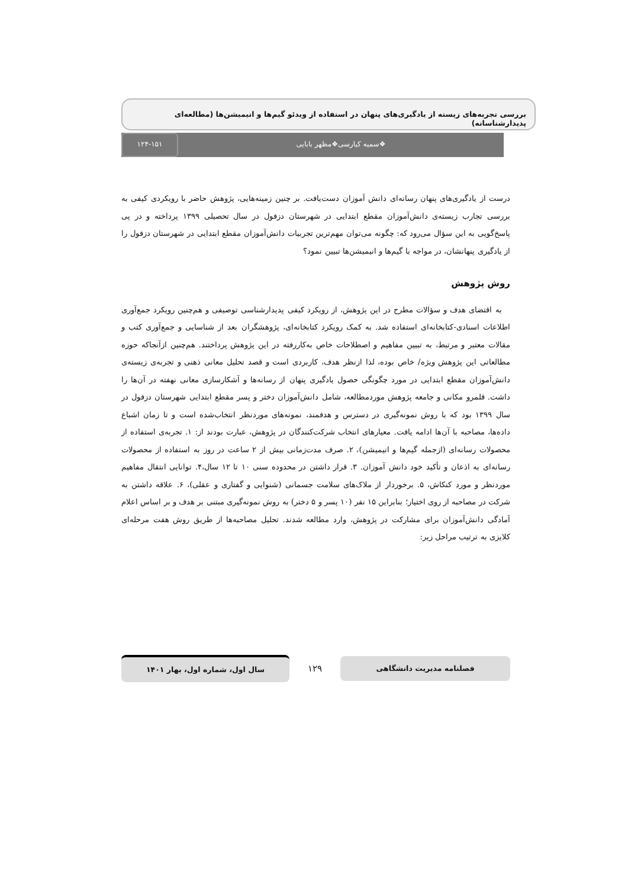بررسی تجربه‌های زیسته از یادگیری‌های پنهان در استفاده از ویدئو گیم‌ها و انیمیشن‌ها (مطالعه‌ای پدیدارشناسانه)
❖سمیه کیارسی❖مظهر بابایی ۱۲۴-۱۵۱
درست از یادگیری‌های پنهان رسانه‌ای دانش آموزان دست‌یافت. بر چنین زمینه‌هایی، پژوهش حاضر با رویکردی کیفی به بررسی تجارب زیسته‌ی دانش‌آموزان مقطع ابتدایی در شهرستان دزفول در سال تحصیلی ۱۳۹۹ پرداخته و در پی پاسخ‌گویی به این سؤال می‌رود که: چگونه می‌توان مهم‌ترین تجربیات دانش‌آموزان مقطع ابتدایی در شهرستان دزفول را از یادگیری پنهانشان، در مواجه با گیم‌ها و انیمیشن‌ها تبیین نمود؟
روش پژوهش
به اقتضای هدف و سؤالات مطرح در این پژوهش، از رویکرد کیفی پدیدارشناسی توصیفی و هم‌چنین رویکرد جمع‌آوری اطلاعات اسنادی-کتابخانه‌ای استفاده شد. به کمک رویکرد کتابخانه‌ای، پژوهشگران بعد از شناسایی و جمع‌آوری کتب و مقالات معتبر و مرتبط، به تبیین مفاهیم و اصطلاحات خاص به‌کاررفته در این پژوهش پرداختند. هم‌چنین ازآنجاکه حوزه مطالعاتی این پژوهش ویژه/ خاص بوده، لذا ازنظر هدف، کاربردی است و قصد تحلیل معانی ذهنی و تجربه‌ی زیسته‌ی دانش‌آموزان مقطع ابتدایی در مورد چگونگی حصول یادگیری پنهان از رسانه‌ها و آشکارسازی معانی نهفته در آن‌ها را داشت. قلمرو مکانی و جامعه پژوهش موردمطالعه، شامل دانش‌آموزان دختر و پسر مقطع ابتدایی شهرستان دزفول در سال ۱۳۹۹ بود که با روش نمونه‌گیری در دسترس و هدفمند، نمونه‌های موردنظر انتخاب‌شده است و تا زمان اشباع داده‌ها، مصاحبه با آن‌ها ادامه یافت. معیارهای انتخاب شرکت‌کنندگان در پژوهش، عبارت بودند از: ۱. تجربه‌ی استفاده از محصولات رسانه‌ای (ازجمله گیم‌ها و انیمیشن)، ۲. صرف مدت‌زمانی بیش از ۲ ساعت در روز به استفاده از محصولات رسانه‌ای به اذعان و تأکید خود دانش آموزان. ۳. قرار داشتن در محدوده سنی ۱۰ تا ۱۲ سال،۴. توانایی انتقال مفاهیم موردنظر و مورد کنکاش، ۵. برخوردار از ملاک‌های سلامت جسمانی (شنوایی و گفتاری و عقلی)، ۶. علاقه داشتن به شرکت در مصاحبه از روی اختیار؛ بنابراین ۱۵ نفر (۱۰ پسر و ۵ دختر) به روش نمونه‌گیری مبتنی بر هدف و بر اساس اعلام آمادگی دانش‌آموزان برای مشارکت در پژوهش، وارد مطالعه شدند. تحلیل مصاحبه‌ها از طریق روش هفت مرحله‌ای کلایزی به ترتیب مراحل زیر:
فصلنامه مدیریت دانشگاهی
۱۲۹
سال اول، شماره اول، بهار ۱۴۰۱